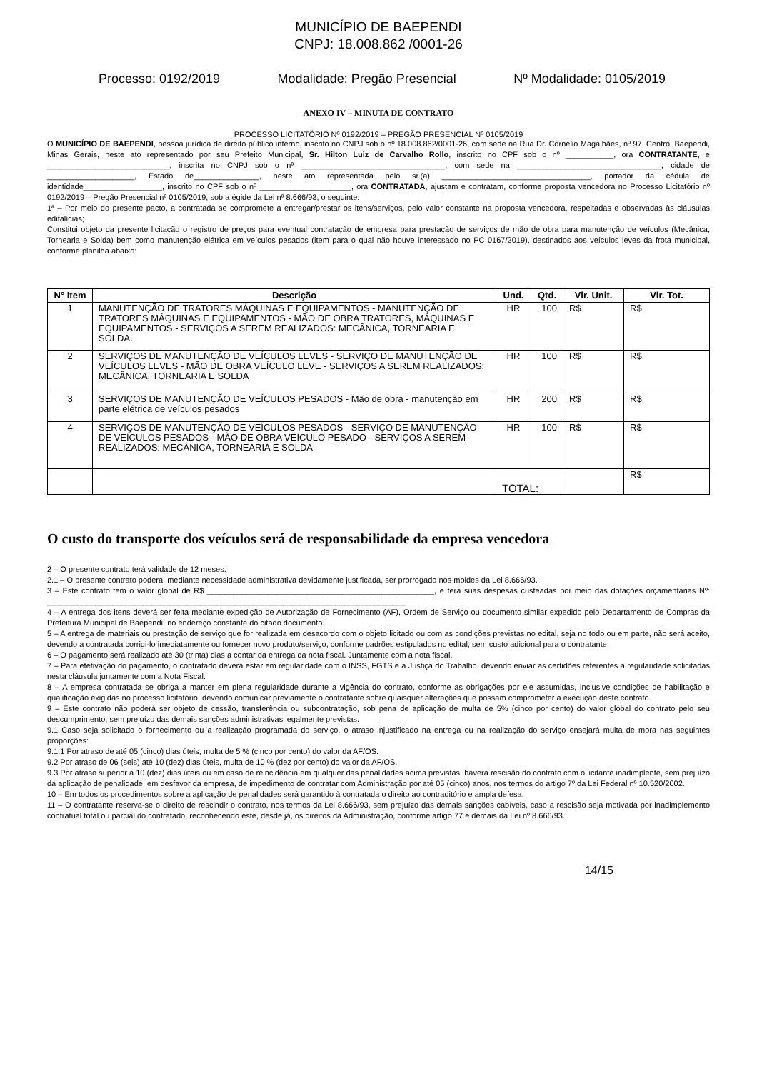MUNICÍPIO DE BAEPENDI
CNPJ: 18.008.862 /0001-26
Processo: 0192/2019 Modalidade: Pregão Presencial Nº Modalidade: 0105/2019
ANEXO IV – MINUTA DE CONTRATO
PROCESSO LICITATÓRIO Nº 0192/2019 – PREGÃO PRESENCIAL Nº 0105/2019
O MUNICÍPIO DE BAEPENDI, pessoa jurídica de direito público interno, inscrito no CNPJ sob o nº 18.008.862/0001-26, com sede na Rua Dr. Cornélio Magalhães, nº 97, Centro, Baependi, Minas Gerais, neste ato representado por seu Prefeito Municipal, Sr. Hilton Luiz de Carvalho Rollo, inscrito no CPF sob o nº ___________, ora CONTRATANTE, e ____________________________, inscrita no CNPJ sob o nº _________________________________, com sede na _________________________________, cidade de ____________________, Estado de_______________, neste ato representada pelo sr.(a) __________________________________, portador da cédula de identidade__________________, inscrito no CPF sob o nº _____________________, ora CONTRATADA, ajustam e contratam, conforme proposta vencedora no Processo Licitatório nº 0192/2019 – Pregão Presencial nº 0105/2019, sob a égide da Lei nº 8.666/93, o seguinte:
1ª – Por meio do presente pacto, a contratada se compromete a entregar/prestar os itens/serviços, pelo valor constante na proposta vencedora, respeitadas e observadas às cláusulas editalícias;
Constitui objeto da presente licitação o registro de preços para eventual contratação de empresa para prestação de serviços de mão de obra para manutenção de veículos (Mecânica, Tornearia e Solda) bem como manutenção elétrica em veículos pesados (item para o qual não houve interessado no PC 0167/2019), destinados aos veículos leves da frota municipal, conforme planilha abaixo:
| N° Item | Descrição | Und. | Qtd. | Vlr. Unit. | Vlr. Tot. |
| --- | --- | --- | --- | --- | --- |
| 1 | MANUTENÇÃO DE TRATORES MÁQUINAS E EQUIPAMENTOS - MANUTENÇÃO DE TRATORES MÁQUINAS E EQUIPAMENTOS - MÃO DE OBRA TRATORES, MÁQUINAS E EQUIPAMENTOS - SERVIÇOS A SEREM REALIZADOS: MECÂNICA, TORNEARIA E SOLDA. | HR | 100 | R$ | R$ |
| 2 | SERVIÇOS DE MANUTENÇÃO DE VEÍCULOS LEVES - SERVIÇO DE MANUTENÇÃO DE VEÍCULOS LEVES - MÃO DE OBRA VEÍCULO LEVE - SERVIÇOS A SEREM REALIZADOS: MECÂNICA, TORNEARIA E SOLDA | HR | 100 | R$ | R$ |
| 3 | SERVIÇOS DE MANUTENÇÃO DE VEÍCULOS PESADOS - Mão de obra - manutenção em parte elétrica de veículos pesados | HR | 200 | R$ | R$ |
| 4 | SERVIÇOS DE MANUTENÇÃO DE VEÍCULOS PESADOS - SERVIÇO DE MANUTENÇÃO DE VEÍCULOS PESADOS - MÃO DE OBRA VEÍCULO PESADO - SERVIÇOS A SEREM REALIZADOS: MECÂNICA, TORNEARIA E SOLDA | HR | 100 | R$ | R$ |
| | | TOTAL: | | | R$ |
O custo do transporte dos veículos será de responsabilidade da empresa vencedora
2 – O presente contrato terá validade de 12 meses.
2.1 – O presente contrato poderá, mediante necessidade administrativa devidamente justificada, ser prorrogado nos moldes da Lei 8.666/93.
3 – Este contrato tem o valor global de R$ ____________________________________________________, e terá suas despesas custeadas por meio das dotações orçamentárias Nº: __________________________________________________________________________________
4 – A entrega dos itens deverá ser feita mediante expedição de Autorização de Fornecimento (AF), Ordem de Serviço ou documento similar expedido pelo Departamento de Compras da Prefeitura Municipal de Baependi, no endereço constante do citado documento.
5 – A entrega de materiais ou prestação de serviço que for realizada em desacordo com o objeto licitado ou com as condições previstas no edital, seja no todo ou em parte, não será aceito, devendo a contratada corrigi-lo imediatamente ou fornecer novo produto/serviço, conforme padrões estipulados no edital, sem custo adicional para o contratante.
6 – O pagamento será realizado até 30 (trinta) dias a contar da entrega da nota fiscal. Juntamente com a nota fiscal.
7 – Para efetivação do pagamento, o contratado deverá estar em regularidade com o INSS, FGTS e a Justiça do Trabalho, devendo enviar as certidões referentes à regularidade solicitadas nesta cláusula juntamente com a Nota Fiscal.
8 – A empresa contratada se obriga a manter em plena regularidade durante a vigência do contrato, conforme as obrigações por ele assumidas, inclusive condições de habilitação e qualificação exigidas no processo licitatório, devendo comunicar previamente o contratante sobre quaisquer alterações que possam comprometer a execução deste contrato.
9 – Este contrato não poderá ser objeto de cessão, transferência ou subcontratação, sob pena de aplicação de multa de 5% (cinco por cento) do valor global do contrato pelo seu descumprimento, sem prejuízo das demais sanções administrativas legalmente previstas.
9.1 Caso seja solicitado o fornecimento ou a realização programada do serviço, o atraso injustificado na entrega ou na realização do serviço ensejará multa de mora nas seguintes proporções:
9.1.1 Por atraso de até 05 (cinco) dias úteis, multa de 5 % (cinco por cento) do valor da AF/OS.
9.2 Por atraso de 06 (seis) até 10 (dez) dias úteis, multa de 10 % (dez por cento) do valor da AF/OS.
9.3 Por atraso superior a 10 (dez) dias úteis ou em caso de reincidência em qualquer das penalidades acima previstas, haverá rescisão do contrato com o licitante inadimplente, sem prejuízo da aplicação de penalidade, em desfavor da empresa, de impedimento de contratar com Administração por até 05 (cinco) anos, nos termos do artigo 7º da Lei Federal nº 10.520/2002.
10 – Em todos os procedimentos sobre a aplicação de penalidades será garantido à contratada o direito ao contraditório e ampla defesa.
11 – O contratante reserva-se o direito de rescindir o contrato, nos termos da Lei 8.666/93, sem prejuízo das demais sanções cabíveis, caso a rescisão seja motivada por inadimplemento contratual total ou parcial do contratado, reconhecendo este, desde já, os direitos da Administração, conforme artigo 77 e demais da Lei nº 8.666/93.
14/15